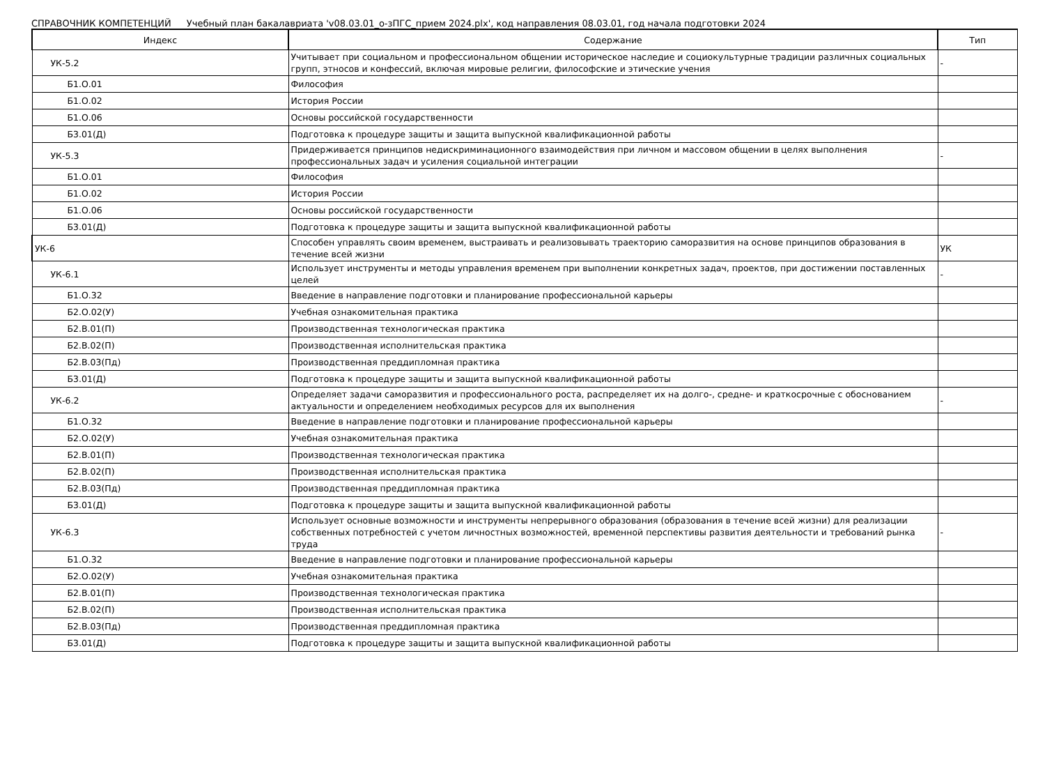СПРАВОЧНИК КОМПЕТЕНЦИЙ Учебный план бакалавриата 'v08.03.01_о-зПГС_прием 2024.plx', код направления 08.03.01, год начала подготовки 2024
| Индекс | Содержание | Тип |
| --- | --- | --- |
| УК-5.2 | Учитывает при социальном и профессиональном общении историческое наследие и социокультурные традиции различных социальных групп, этносов и конфессий, включая мировые религии, философские и этические учения | - |
| Б1.О.01 | Философия | |
| Б1.О.02 | История России | |
| Б1.О.06 | Основы российской государственности | |
| Б3.01(Д) | Подготовка к процедуре защиты и защита выпускной квалификационной работы | |
| УК-5.3 | Придерживается принципов недискриминационного взаимодействия при личном и массовом общении в целях выполнения профессиональных задач и усиления социальной интеграции | - |
| Б1.О.01 | Философия | |
| Б1.О.02 | История России | |
| Б1.О.06 | Основы российской государственности | |
| Б3.01(Д) | Подготовка к процедуре защиты и защита выпускной квалификационной работы | |
| УК-6 | Способен управлять своим временем, выстраивать и реализовывать траекторию саморазвития на основе принципов образования в течение всей жизни | УК |
| УК-6.1 | Использует инструменты и методы управления временем при выполнении конкретных задач, проектов, при достижении поставленных целей | - |
| Б1.О.32 | Введение в направление подготовки и планирование профессиональной карьеры | |
| Б2.О.02(У) | Учебная ознакомительная практика | |
| Б2.В.01(П) | Производственная технологическая практика | |
| Б2.В.02(П) | Производственная исполнительская практика | |
| Б2.В.03(Пд) | Производственная преддипломная практика | |
| Б3.01(Д) | Подготовка к процедуре защиты и защита выпускной квалификационной работы | |
| УК-6.2 | Определяет задачи саморазвития и профессионального роста, распределяет их на долго-, средне- и краткосрочные с обоснованием актуальности и определением необходимых ресурсов для их выполнения | - |
| Б1.О.32 | Введение в направление подготовки и планирование профессиональной карьеры | |
| Б2.О.02(У) | Учебная ознакомительная практика | |
| Б2.В.01(П) | Производственная технологическая практика | |
| Б2.В.02(П) | Производственная исполнительская практика | |
| Б2.В.03(Пд) | Производственная преддипломная практика | |
| Б3.01(Д) | Подготовка к процедуре защиты и защита выпускной квалификационной работы | |
| УК-6.3 | Использует основные возможности и инструменты непрерывного образования (образования в течение всей жизни) для реализации собственных потребностей с учетом личностных возможностей, временной перспективы развития деятельности и требований рынка труда | - |
| Б1.О.32 | Введение в направление подготовки и планирование профессиональной карьеры | |
| Б2.О.02(У) | Учебная ознакомительная практика | |
| Б2.В.01(П) | Производственная технологическая практика | |
| Б2.В.02(П) | Производственная исполнительская практика | |
| Б2.В.03(Пд) | Производственная преддипломная практика | |
| Б3.01(Д) | Подготовка к процедуре защиты и защита выпускной квалификационной работы | |